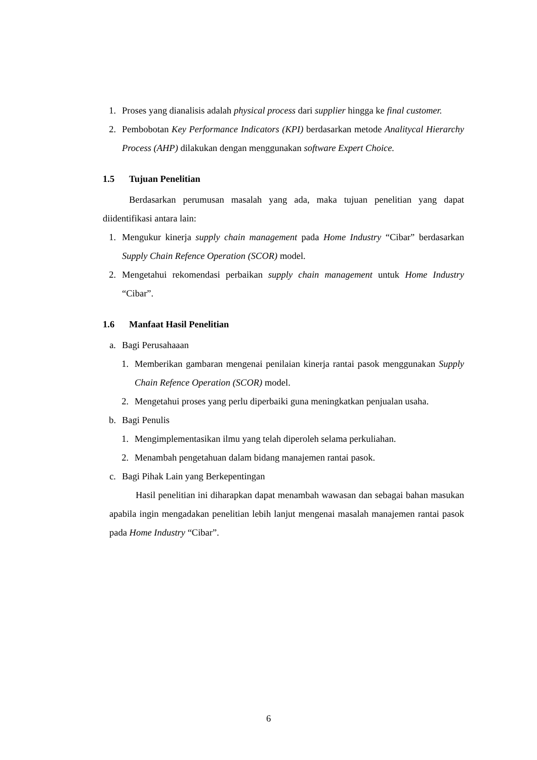1. Proses yang dianalisis adalah physical process dari supplier hingga ke final customer.
2. Pembobotan Key Performance Indicators (KPI) berdasarkan metode Analitycal Hierarchy Process (AHP) dilakukan dengan menggunakan software Expert Choice.
1.5 Tujuan Penelitian
Berdasarkan perumusan masalah yang ada, maka tujuan penelitian yang dapat diidentifikasi antara lain:
1. Mengukur kinerja supply chain management pada Home Industry “Cibar” berdasarkan Supply Chain Refence Operation (SCOR) model.
2. Mengetahui rekomendasi perbaikan supply chain management untuk Home Industry “Cibar”.
1.6 Manfaat Hasil Penelitian
a. Bagi Perusahaaan
1. Memberikan gambaran mengenai penilaian kinerja rantai pasok menggunakan Supply Chain Refence Operation (SCOR) model.
2. Mengetahui proses yang perlu diperbaiki guna meningkatkan penjualan usaha.
b. Bagi Penulis
1. Mengimplementasikan ilmu yang telah diperoleh selama perkuliahan.
2. Menambah pengetahuan dalam bidang manajemen rantai pasok.
c. Bagi Pihak Lain yang Berkepentingan
Hasil penelitian ini diharapkan dapat menambah wawasan dan sebagai bahan masukan apabila ingin mengadakan penelitian lebih lanjut mengenai masalah manajemen rantai pasok pada Home Industry “Cibar”.
6